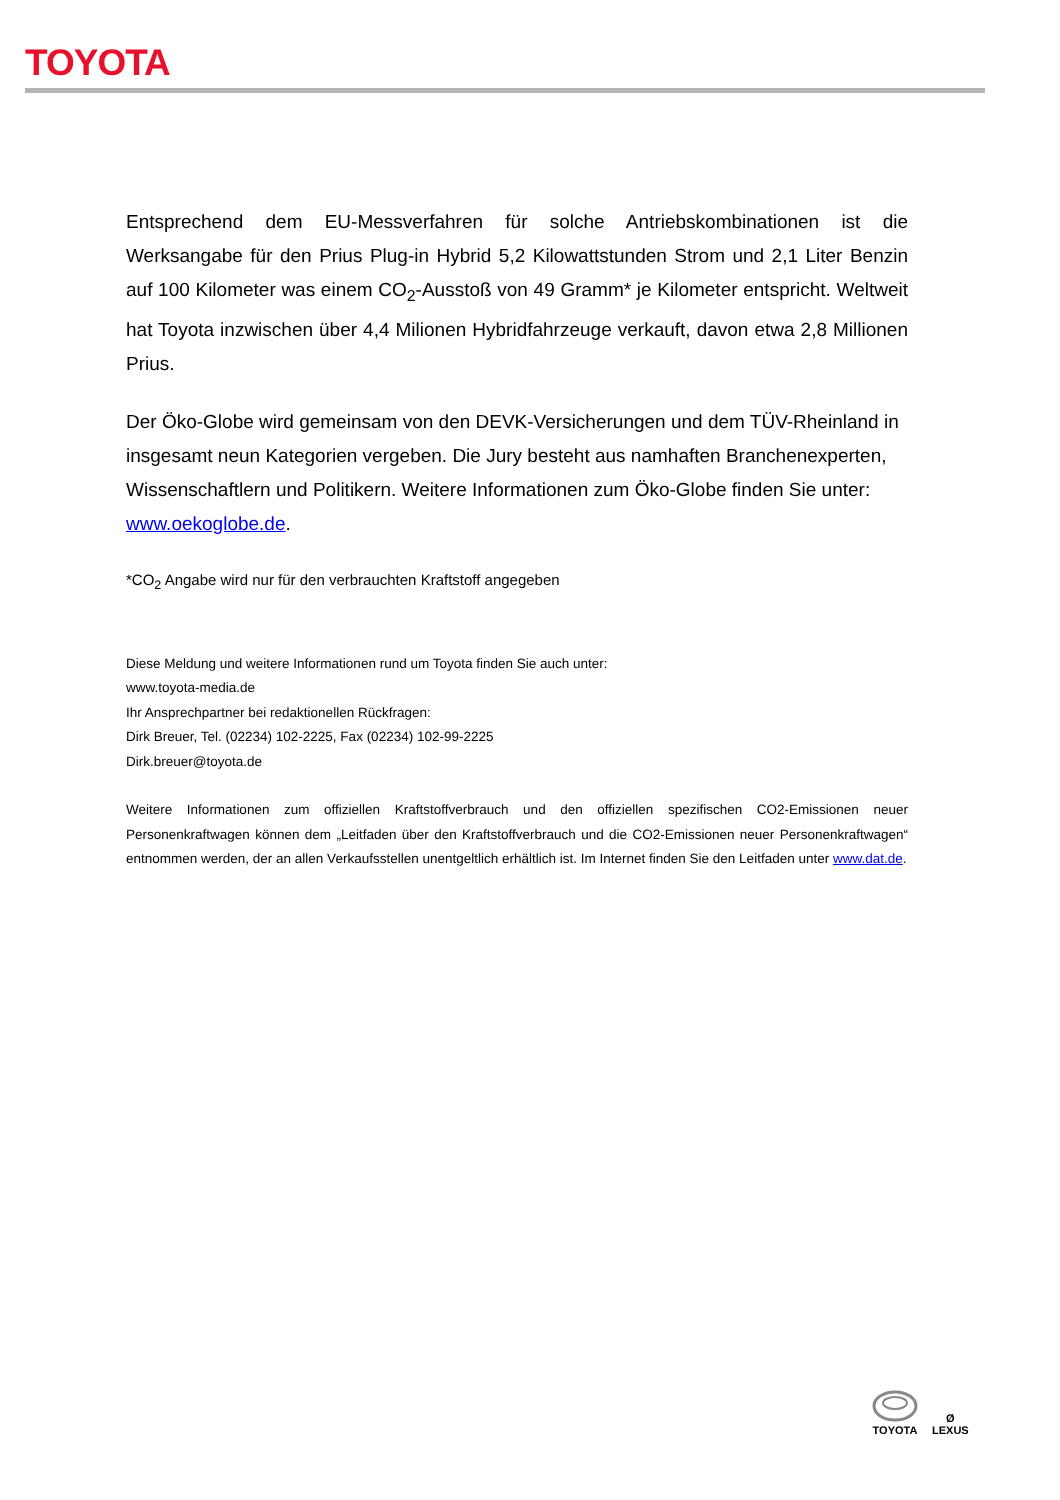TOYOTA
Entsprechend dem EU-Messverfahren für solche Antriebskombinationen ist die Werksangabe für den Prius Plug-in Hybrid 5,2 Kilowattstunden Strom und 2,1 Liter Benzin auf 100 Kilometer was einem CO<sub>2</sub>-Ausstoß von 49 Gramm* je Kilometer entspricht. Weltweit hat Toyota inzwischen über 4,4 Milionen Hybridfahrzeuge verkauft, davon etwa 2,8 Millionen Prius.
Der Öko-Globe wird gemeinsam von den DEVK-Versicherungen und dem TÜV-Rheinland in insgesamt neun Kategorien vergeben. Die Jury besteht aus namhaften Branchenexperten, Wissenschaftlern und Politikern. Weitere Informationen zum Öko-Globe finden Sie unter: www.oekoglobe.de.
*CO<sub>2</sub> Angabe wird nur für den verbrauchten Kraftstoff angegeben
Diese Meldung und weitere Informationen rund um Toyota finden Sie auch unter:
www.toyota-media.de
Ihr Ansprechpartner bei redaktionellen Rückfragen:
Dirk Breuer, Tel. (02234) 102-2225, Fax (02234) 102-99-2225
Dirk.breuer@toyota.de
Weitere Informationen zum offiziellen Kraftstoffverbrauch und den offiziellen spezifischen CO2-Emissionen neuer Personenkraftwagen können dem „Leitfaden über den Kraftstoffverbrauch und die CO2-Emissionen neuer Personenkraftwagen“ entnommen werden, der an allen Verkaufsstellen unentgeltlich erhältlich ist. Im Internet finden Sie den Leitfaden unter www.dat.de.
TOYOTA
Ø
LEXUS